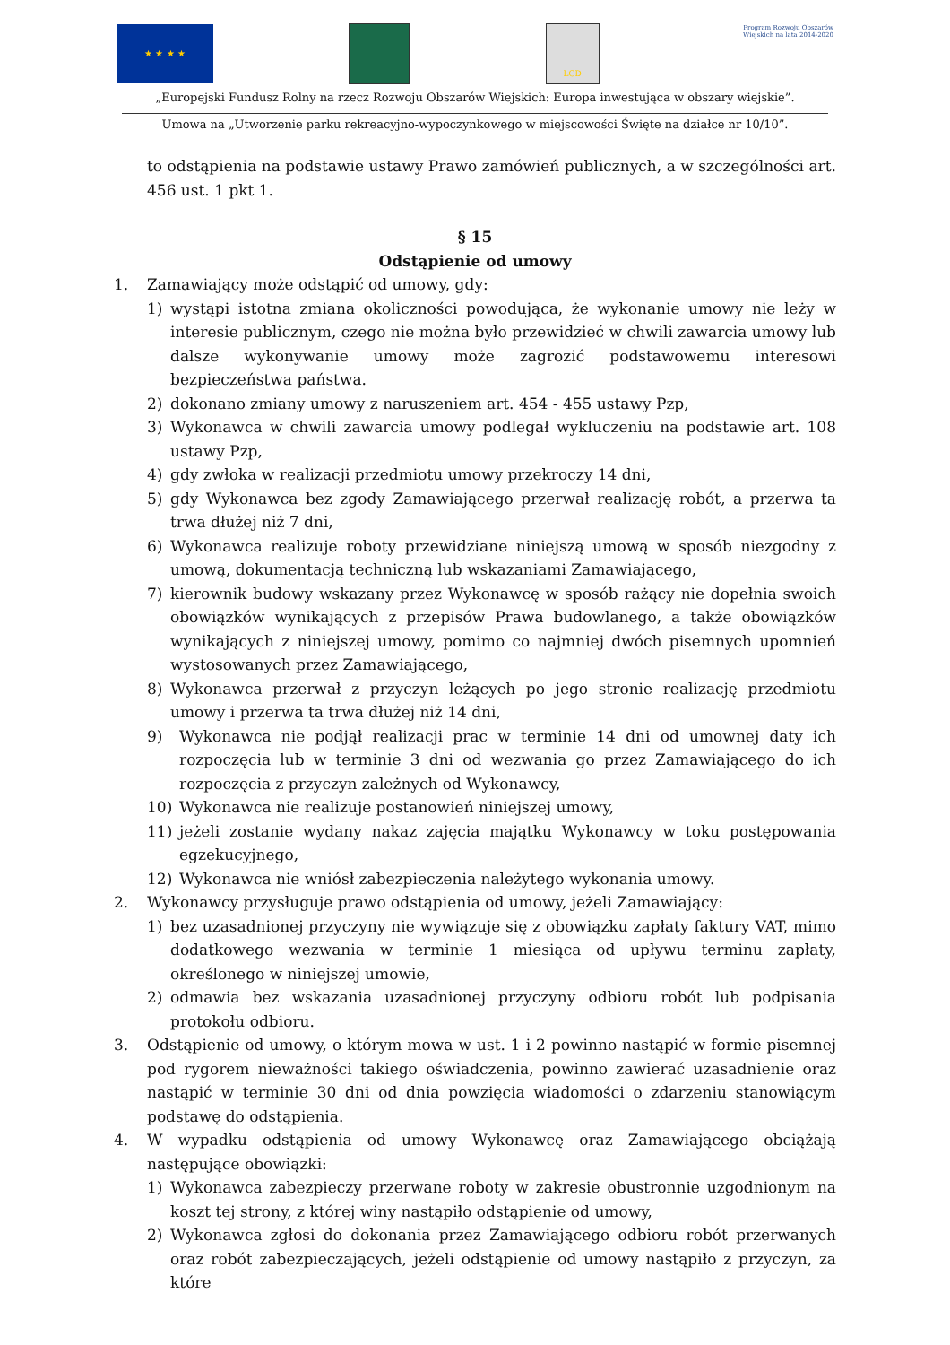★ ★ ★ ★
LGD
Program Rozwoju Obszarów Wiejskich na lata 2014-2020
„Europejski Fundusz Rolny na rzecz Rozwoju Obszarów Wiejskich: Europa inwestująca w obszary wiejskie”.
Umowa na „Utworzenie parku rekreacyjno-wypoczynkowego w miejscowości Święte na działce nr 10/10”.
to odstąpienia na podstawie ustawy Prawo zamówień publicznych, a w szczególności art. 456 ust. 1 pkt 1.
§ 15
Odstąpienie od umowy
1. Zamawiający może odstąpić od umowy, gdy:
1) wystąpi istotna zmiana okoliczności powodująca, że wykonanie umowy nie leży w interesie publicznym, czego nie można było przewidzieć w chwili zawarcia umowy lub dalsze wykonywanie umowy może zagrozić podstawowemu interesowi bezpieczeństwa państwa.
2) dokonano zmiany umowy z naruszeniem art. 454 - 455 ustawy Pzp,
3) Wykonawca w chwili zawarcia umowy podlegał wykluczeniu na podstawie art. 108 ustawy Pzp,
4) gdy zwłoka w realizacji przedmiotu umowy przekroczy 14 dni,
5) gdy Wykonawca bez zgody Zamawiającego przerwał realizację robót, a przerwa ta trwa dłużej niż 7 dni,
6) Wykonawca realizuje roboty przewidziane niniejszą umową w sposób niezgodny z umową, dokumentacją techniczną lub wskazaniami Zamawiającego,
7) kierownik budowy wskazany przez Wykonawcę w sposób rażący nie dopełnia swoich obowiązków wynikających z przepisów Prawa budowlanego, a także obowiązków wynikających z niniejszej umowy, pomimo co najmniej dwóch pisemnych upomnień wystosowanych przez Zamawiającego,
8) Wykonawca przerwał z przyczyn leżących po jego stronie realizację przedmiotu umowy i przerwa ta trwa dłużej niż 14 dni,
9) Wykonawca nie podjął realizacji prac w terminie 14 dni od umownej daty ich rozpoczęcia lub w terminie 3 dni od wezwania go przez Zamawiającego do ich rozpoczęcia z przyczyn zależnych od Wykonawcy,
10) Wykonawca nie realizuje postanowień niniejszej umowy,
11) jeżeli zostanie wydany nakaz zajęcia majątku Wykonawcy w toku postępowania egzekucyjnego,
12) Wykonawca nie wniósł zabezpieczenia należytego wykonania umowy.
2. Wykonawcy przysługuje prawo odstąpienia od umowy, jeżeli Zamawiający:
1) bez uzasadnionej przyczyny nie wywiązuje się z obowiązku zapłaty faktury VAT, mimo dodatkowego wezwania w terminie 1 miesiąca od upływu terminu zapłaty, określonego w niniejszej umowie,
2) odmawia bez wskazania uzasadnionej przyczyny odbioru robót lub podpisania protokołu odbioru.
3. Odstąpienie od umowy, o którym mowa w ust. 1 i 2 powinno nastąpić w formie pisemnej pod rygorem nieważności takiego oświadczenia, powinno zawierać uzasadnienie oraz nastąpić w terminie 30 dni od dnia powzięcia wiadomości o zdarzeniu stanowiącym podstawę do odstąpienia.
4. W wypadku odstąpienia od umowy Wykonawcę oraz Zamawiającego obciążają następujące obowiązki:
1) Wykonawca zabezpieczy przerwane roboty w zakresie obustronnie uzgodnionym na koszt tej strony, z której winy nastąpiło odstąpienie od umowy,
2) Wykonawca zgłosi do dokonania przez Zamawiającego odbioru robót przerwanych oraz robót zabezpieczających, jeżeli odstąpienie od umowy nastąpiło z przyczyn, za które